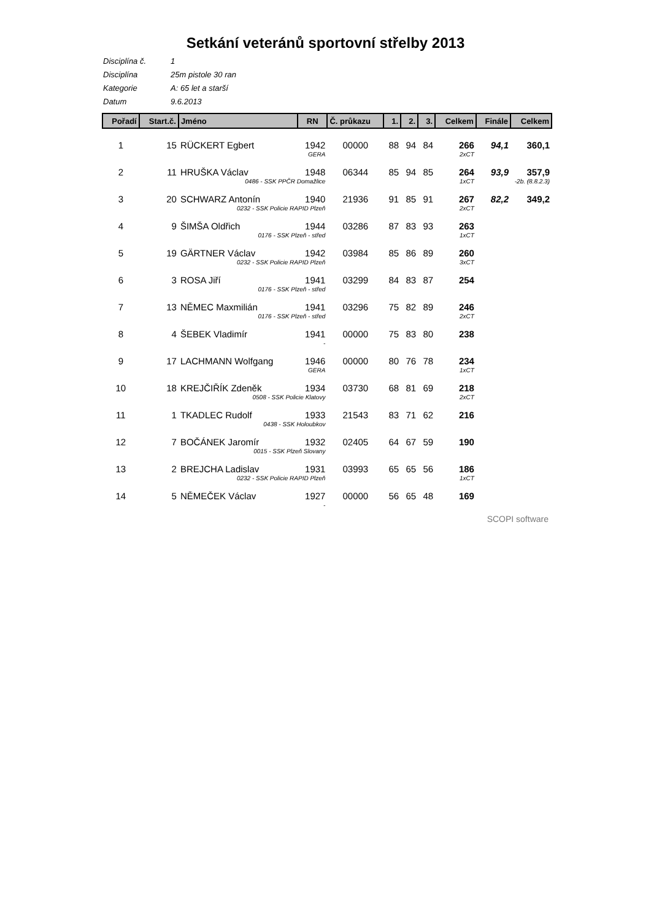Setkání veteránů sportovní střelby 2013
Disciplína č. 1
Disciplína 25m pistole 30 ran
Kategorie A: 65 let a starší
Datum 9.6.2013
| Pořadí | Start.č. | Jméno | RN | Č. průkazu | 1. | 2. | 3. | Celkem | Finále | Celkem |
| --- | --- | --- | --- | --- | --- | --- | --- | --- | --- | --- |
| 1 | 15 | RÜCKERT Egbert | 1942 | 00000 | 88 | 94 | 84 | 266 | 94,1 | 360,1 |
| | | GERA | | | | | | 2xCT | | |
| 2 | 11 | HRUŠKA Václav | 1948 | 06344 | 85 | 94 | 85 | 264 | 93,9 | 357,9 |
| | | 0486 - SSK PPČR Domažlice | | | | | | 1xCT | -2b. (8.8.2.3) | |
| 3 | 20 | SCHWARZ Antonín | 1940 | 21936 | 91 | 85 | 91 | 267 | 82,2 | 349,2 |
| | | 0232 - SSK Policie RAPID Plzeň | | | | | | 2xCT | | |
| 4 | 9 | ŠIMŠA Oldřich | 1944 | 03286 | 87 | 83 | 93 | 263 | | |
| | | 0176 - SSK Plzeň - střed | | | | | | 1xCT | | |
| 5 | 19 | GÄRTNER Václav | 1942 | 03984 | 85 | 86 | 89 | 260 | | |
| | | 0232 - SSK Policie RAPID Plzeň | | | | | | 3xCT | | |
| 6 | 3 | ROSA Jiří | 1941 | 03299 | 84 | 83 | 87 | 254 | | |
| | | 0176 - SSK Plzeň - střed | | | | | | | | |
| 7 | 13 | NĚMEC Maxmilián | 1941 | 03296 | 75 | 82 | 89 | 246 | | |
| | | 0176 - SSK Plzeň - střed | | | | | | 2xCT | | |
| 8 | 4 | ŠEBEK Vladimír | 1941 | 00000 | 75 | 83 | 80 | 238 | | |
| | | - | | | | | | | | |
| 9 | 17 | LACHMANN Wolfgang | 1946 | 00000 | 80 | 76 | 78 | 234 | | |
| | | GERA | | | | | | 1xCT | | |
| 10 | 18 | KREJČIŘÍK Zdeněk | 1934 | 03730 | 68 | 81 | 69 | 218 | | |
| | | 0508 - SSK Policie Klatovy | | | | | | 2xCT | | |
| 11 | 1 | TKADLEC Rudolf | 1933 | 21543 | 83 | 71 | 62 | 216 | | |
| | | 0438 - SSK Holoubkov | | | | | | | | |
| 12 | 7 | BOČÁNEK Jaromír | 1932 | 02405 | 64 | 67 | 59 | 190 | | |
| | | 0015 - SSK Plzeň Slovany | | | | | | | | |
| 13 | 2 | BREJCHA Ladislav | 1931 | 03993 | 65 | 65 | 56 | 186 | | |
| | | 0232 - SSK Policie RAPID Plzeň | | | | | | 1xCT | | |
| 14 | 5 | NĚMEČEK Václav | 1927 | 00000 | 56 | 65 | 48 | 169 | | |
| | | - | | | | | | | | |
SCOPI software